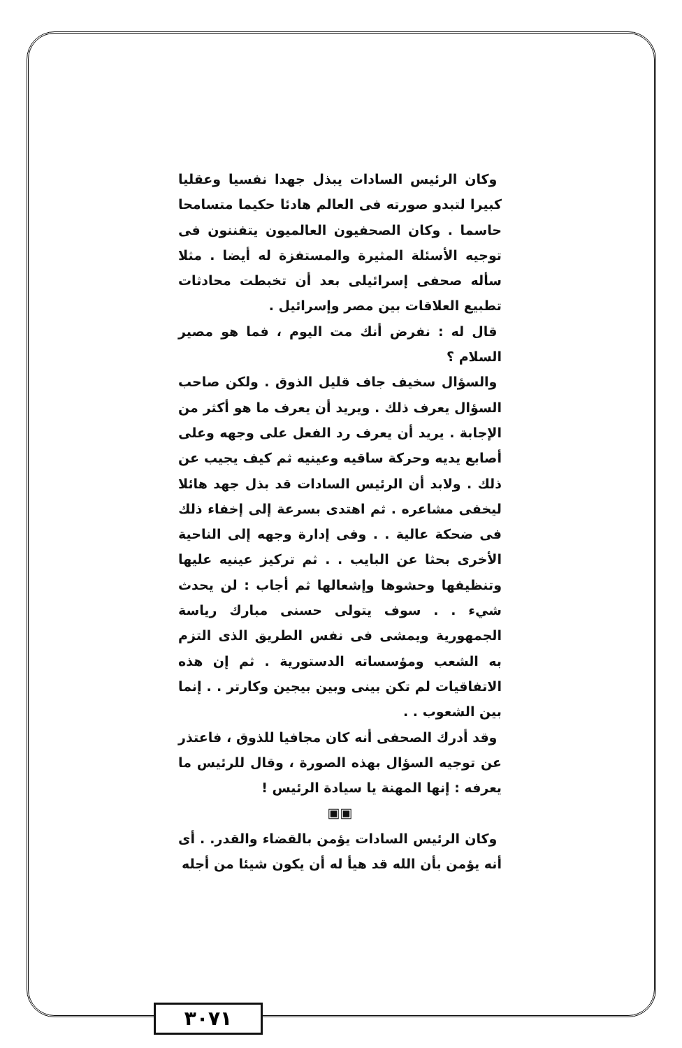وكان الرئيس السادات يبذل جهدا نفسيا وعقليا كبيرا لتبدو صورته فى العالم هادئا حكيما متسامحا حاسما . وكان الصحفيون العالميون يتفننون فى توجيه الأسئلة المثيرة والمستفزة له أيضا . مثلا سأله صحفى إسرائيلى بعد أن تخبطت محادثات تطبيع العلاقات بين مصر وإسرائيل .
قال له : نفرض أنك مت اليوم ، فما هو مصير السلام ؟
والسؤال سخيف جاف قليل الذوق . ولكن صاحب السؤال يعرف ذلك . ويريد أن يعرف ما هو أكثر من الإجابة . يريد أن يعرف رد الفعل على وجهه وعلى أصابع يديه وحركة ساقيه وعينيه ثم كيف يجيب عن ذلك . ولابد أن الرئيس السادات قد بذل جهد هائلا ليخفى مشاعره . ثم اهتدى بسرعة إلى إخفاء ذلك فى ضحكة عالية . . وفى إدارة وجهه إلى الناحية الأخرى بحثا عن البايب . . ثم تركيز عينيه عليها وتنظيفها وحشوها وإشعالها ثم أجاب : لن يحدث شيء . . سوف يتولى حسنى مبارك رياسة الجمهورية ويمشى فى نفس الطريق الذى التزم به الشعب ومؤسساته الدستورية . ثم إن هذه الاتفاقيات لم تكن بينى وبين بيجين وكارتر . . إنما بين الشعوب . .
وقد أدرك الصحفى أنه كان مجافيا للذوق ، فاعتذر عن توجيه السؤال بهذه الصورة ، وقال للرئيس ما يعرفه : إنها المهنة يا سيادة الرئيس !
▣▣
وكان الرئيس السادات يؤمن بالقضاء والقدر. . أى أنه يؤمن بأن الله قد هيأ له أن يكون شيئا من أجله
٣٠٧١